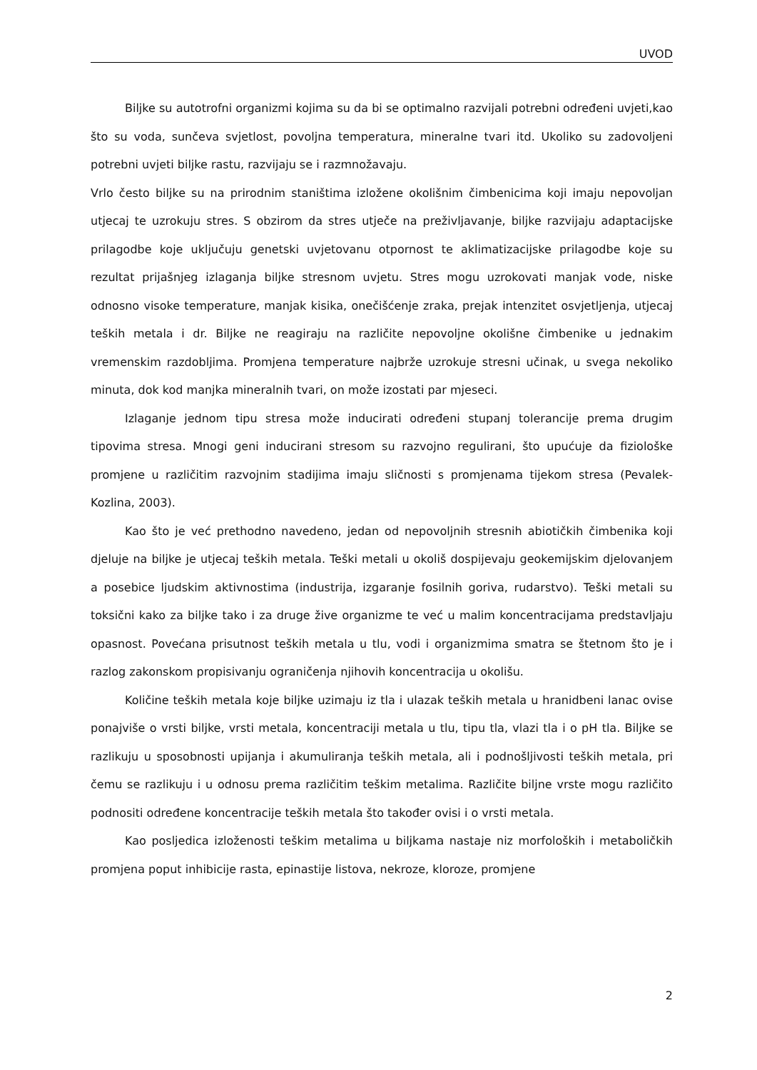UVOD
Biljke su autotrofni organizmi kojima su da bi se optimalno razvijali potrebni određeni uvjeti,kao što su voda, sunčeva svjetlost, povoljna temperatura, mineralne tvari itd. Ukoliko su zadovoljeni potrebni uvjeti biljke rastu, razvijaju se i razmnožavaju.
Vrlo često biljke su na prirodnim staništima izložene okolišnim čimbenicima koji imaju nepovoljan utjecaj te uzrokuju stres. S obzirom da stres utječe na preživljavanje, biljke razvijaju adaptacijske prilagodbe koje uključuju genetski uvjetovanu otpornost te aklimatizacijske prilagodbe koje su rezultat prijašnjeg izlaganja biljke stresnom uvjetu. Stres mogu uzrokovati manjak vode, niske odnosno visoke temperature, manjak kisika, onečišćenje zraka, prejak intenzitet osvjetljenja, utjecaj teških metala i dr. Biljke ne reagiraju na različite nepovoljne okolišne čimbenike u jednakim vremenskim razdobljima. Promjena temperature najbrže uzrokuje stresni učinak, u svega nekoliko minuta, dok kod manjka mineralnih tvari, on može izostati par mjeseci.
Izlaganje jednom tipu stresa može inducirati određeni stupanj tolerancije prema drugim tipovima stresa. Mnogi geni inducirani stresom su razvojno regulirani, što upućuje da fiziološke promjene u različitim razvojnim stadijima imaju sličnosti s promjenama tijekom stresa (Pevalek-Kozlina, 2003).
Kao što je već prethodno navedeno, jedan od nepovoljnih stresnih abiotičkih čimbenika koji djeluje na biljke je utjecaj teških metala. Teški metali u okoliš dospijevaju geokemijskim djelovanjem a posebice ljudskim aktivnostima (industrija, izgaranje fosilnih goriva, rudarstvo). Teški metali su toksični kako za biljke tako i za druge žive organizme te već u malim koncentracijama predstavljaju opasnost. Povećana prisutnost teških metala u tlu, vodi i organizmima smatra se štetnom što je i razlog zakonskom propisivanju ograničenja njihovih koncentracija u okolišu.
Količine teških metala koje biljke uzimaju iz tla i ulazak teških metala u hranidbeni lanac ovise ponajviše o vrsti biljke, vrsti metala, koncentraciji metala u tlu, tipu tla, vlazi tla i o pH tla. Biljke se razlikuju u sposobnosti upijanja i akumuliranja teških metala, ali i podnošljivosti teških metala, pri čemu se razlikuju i u odnosu prema različitim teškim metalima. Različite biljne vrste mogu različito podnositi određene koncentracije teških metala što također ovisi i o vrsti metala.
Kao posljedica izloženosti teškim metalima u biljkama nastaje niz morfoloških i metaboličkih promjena poput inhibicije rasta, epinastije listova, nekroze, kloroze, promjene
2